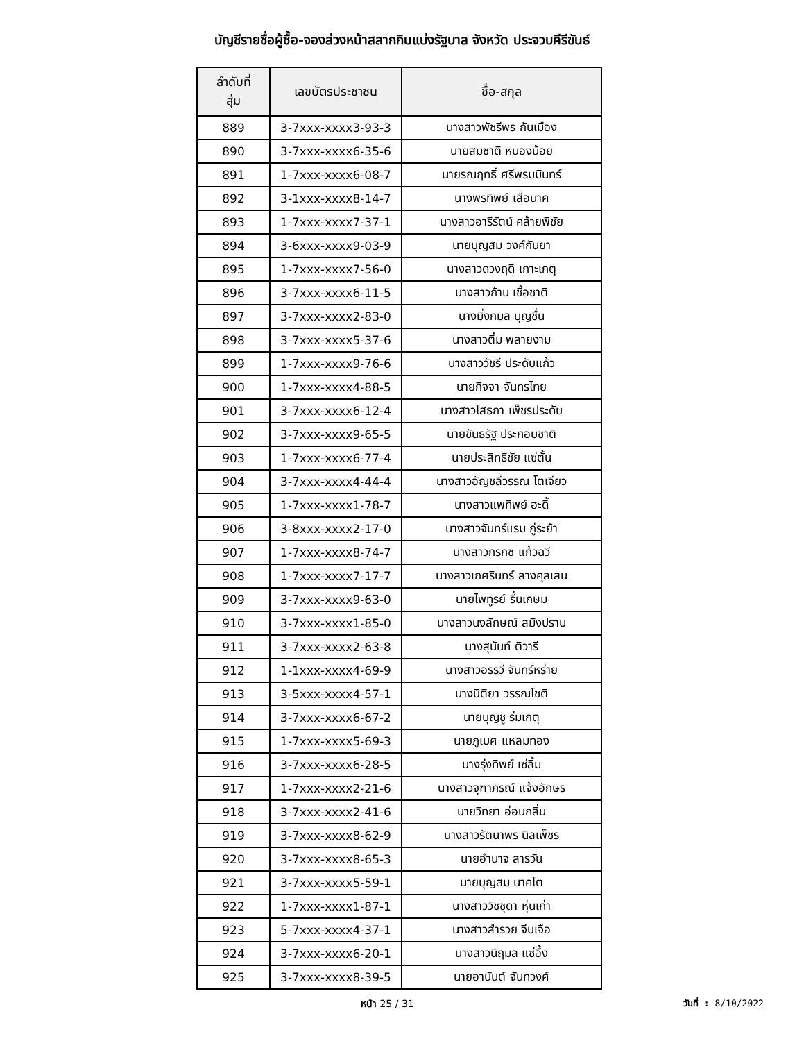บัญชีรายชื่อผู้ซื้อ-จองล่วงหน้าสลากกินแบ่งรัฐบาล จังหวัด ประจวบคีรีขันธ์
| ลำดับที่ สุ่ม | เลขบัตรประชาชน | ชื่อ-สกุล |
| --- | --- | --- |
| 889 | 3-7xxx-xxxx3-93-3 | นางสาวพัชรีพร กันเมือง |
| 890 | 3-7xxx-xxxx6-35-6 | นายสมชาติ หนองน้อย |
| 891 | 1-7xxx-xxxx6-08-7 | นายรณฤทธิ์ ศรีพรมมินทร์ |
| 892 | 3-1xxx-xxxx8-14-7 | นางพรทิพย์ เสือนาค |
| 893 | 1-7xxx-xxxx7-37-1 | นางสาวอารีรัตน์ คล้ายพิชัย |
| 894 | 3-6xxx-xxxx9-03-9 | นายบุญสม วงค์กันยา |
| 895 | 1-7xxx-xxxx7-56-0 | นางสาวดวงฤดี เกาะเกตุ |
| 896 | 3-7xxx-xxxx6-11-5 | นางสาวก้าน เชื้อชาติ |
| 897 | 3-7xxx-xxxx2-83-0 | นางมิ่งกมล บุญชื่น |
| 898 | 3-7xxx-xxxx5-37-6 | นางสาวติ๋ม พลายงาม |
| 899 | 1-7xxx-xxxx9-76-6 | นางสาววัชรี ประดับแก้ว |
| 900 | 1-7xxx-xxxx4-88-5 | นายกิจจา จันทรไทย |
| 901 | 3-7xxx-xxxx6-12-4 | นางสาวโสธกา เพ็ชรประดับ |
| 902 | 3-7xxx-xxxx9-65-5 | นายขันธรัฐ ประกอบชาติ |
| 903 | 1-7xxx-xxxx6-77-4 | นายประสิทธิชัย แซ่ตั้น |
| 904 | 3-7xxx-xxxx4-44-4 | นางสาวอัญชลีวรรณ โตเจียว |
| 905 | 1-7xxx-xxxx1-78-7 | นางสาวแพทิพย์ ฮะดี้ |
| 906 | 3-8xxx-xxxx2-17-0 | นางสาวจันทร์แรม ภู่ระย้า |
| 907 | 1-7xxx-xxxx8-74-7 | นางสาวกรกช แก้วฉวี |
| 908 | 1-7xxx-xxxx7-17-7 | นางสาวเกศรินทร์ ลางคุลเสน |
| 909 | 3-7xxx-xxxx9-63-0 | นายไพทูรย์ รื่นเกษม |
| 910 | 3-7xxx-xxxx1-85-0 | นางสาวนงลักษณ์ สมิงปราบ |
| 911 | 3-7xxx-xxxx2-63-8 | นางสุนันท์ ติวารี |
| 912 | 1-1xxx-xxxx4-69-9 | นางสาวอรรวี จันทร์หร่าย |
| 913 | 3-5xxx-xxxx4-57-1 | นางนิติยา วรรณโชติ |
| 914 | 3-7xxx-xxxx6-67-2 | นายบุญชู ร่มเกตุ |
| 915 | 1-7xxx-xxxx5-69-3 | นายภูเบศ แหลมทอง |
| 916 | 3-7xxx-xxxx6-28-5 | นางรุ่งทิพย์ เซ่ลิ้ม |
| 917 | 1-7xxx-xxxx2-21-6 | นางสาวจุฑาภรณ์ แจ้งอักษร |
| 918 | 3-7xxx-xxxx2-41-6 | นายวิทยา อ่อนกลิ่น |
| 919 | 3-7xxx-xxxx8-62-9 | นางสาวรัตนาพร นิลเพ็ชร |
| 920 | 3-7xxx-xxxx8-65-3 | นายอำนาจ สารวัน |
| 921 | 3-7xxx-xxxx5-59-1 | นายบุญสม นาคโต |
| 922 | 1-7xxx-xxxx1-87-1 | นางสาววิชชุดา หุ่นเก่า |
| 923 | 5-7xxx-xxxx4-37-1 | นางสาวสำรวย จีบเจือ |
| 924 | 3-7xxx-xxxx6-20-1 | นางสาวนิฤมล แซ่อึ้ง |
| 925 | 3-7xxx-xxxx8-39-5 | นายอานันต์ จันทวงศ์ |
หน้า 25 / 31 วันที่ : 8/10/2022